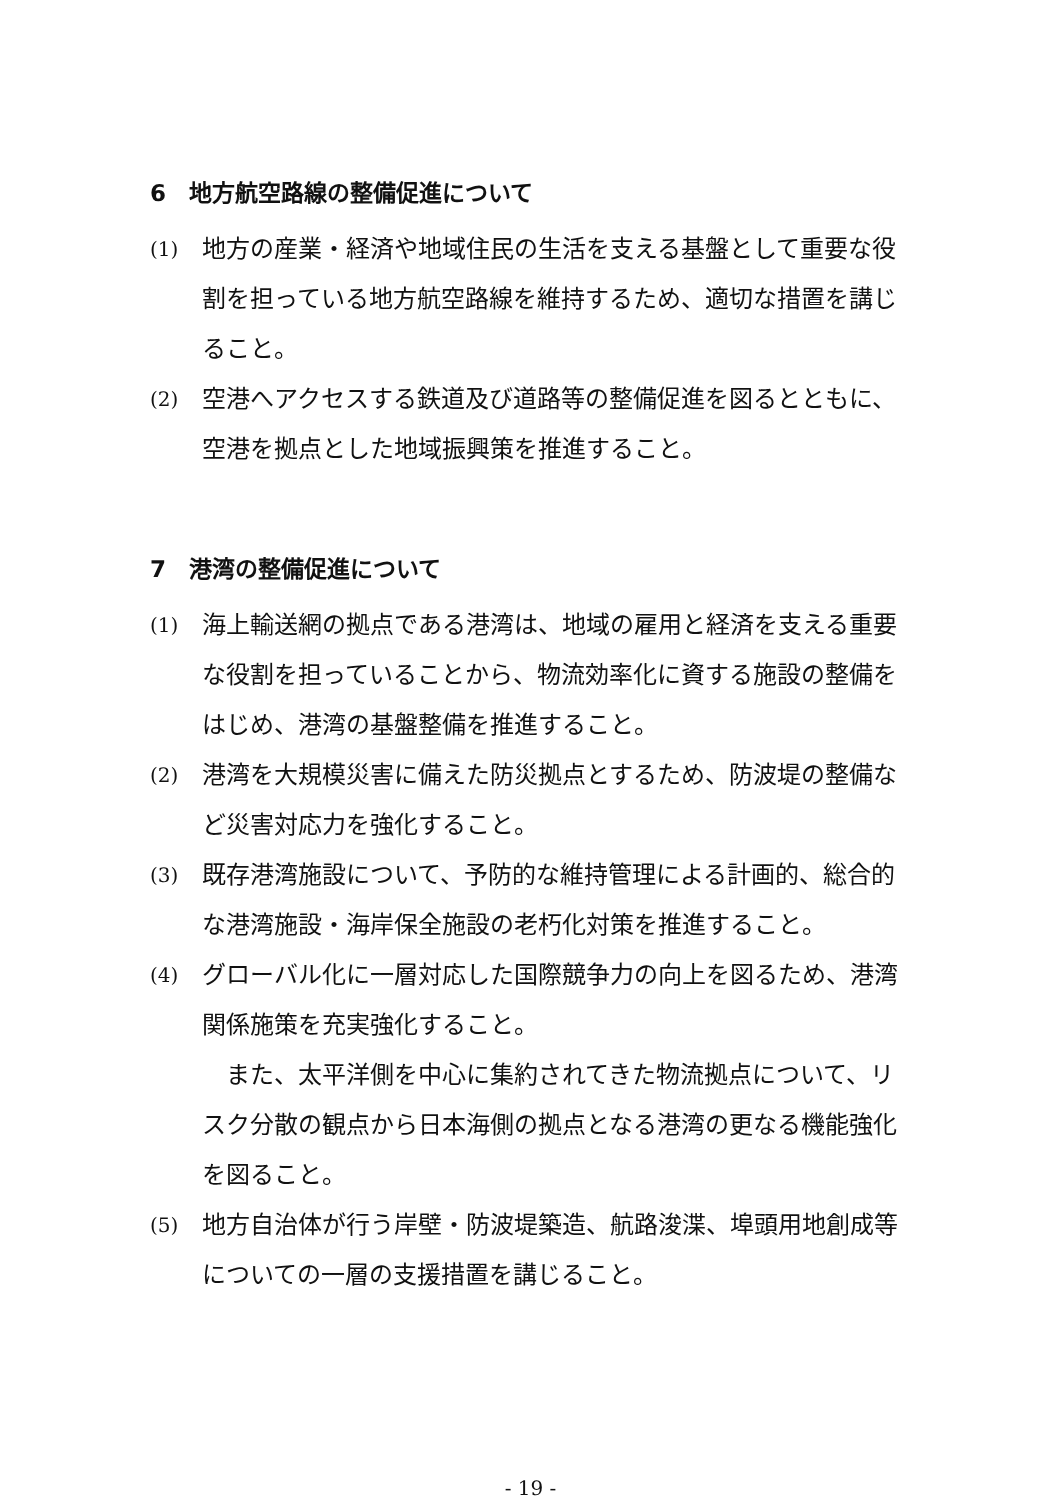6　地方航空路線の整備促進について
(1)
地方の産業・経済や地域住民の生活を支える基盤として重要な役割を担っている地方航空路線を維持するため、適切な措置を講じること。
(2)
空港へアクセスする鉄道及び道路等の整備促進を図るとともに、空港を拠点とした地域振興策を推進すること。
7　港湾の整備促進について
(1)
海上輸送網の拠点である港湾は、地域の雇用と経済を支える重要な役割を担っていることから、物流効率化に資する施設の整備をはじめ、港湾の基盤整備を推進すること。
(2)
港湾を大規模災害に備えた防災拠点とするため、防波堤の整備など災害対応力を強化すること。
(3)
既存港湾施設について、予防的な維持管理による計画的、総合的な港湾施設・海岸保全施設の老朽化対策を推進すること。
(4)
グローバル化に一層対応した国際競争力の向上を図るため、港湾関係施策を充実強化すること。
また、太平洋側を中心に集約されてきた物流拠点について、リスク分散の観点から日本海側の拠点となる港湾の更なる機能強化を図ること。
(5)
地方自治体が行う岸壁・防波堤築造、航路浚渫、埠頭用地創成等についての一層の支援措置を講じること。
- 19 -